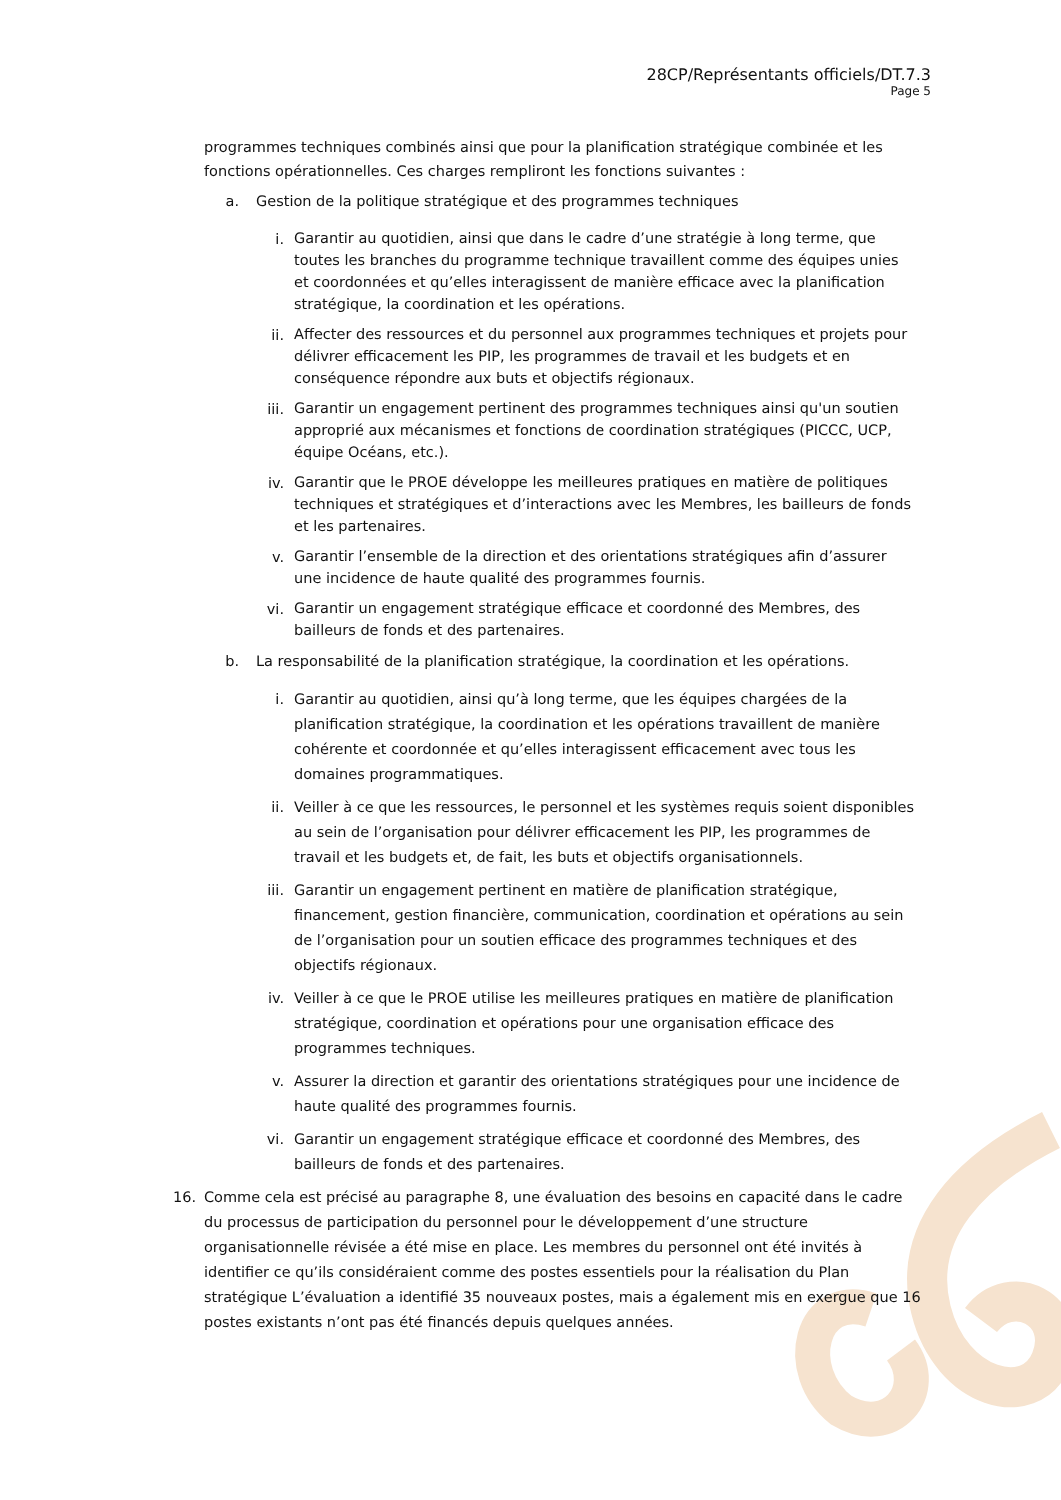28CP/Représentants officiels/DT.7.3
Page 5
programmes techniques combinés ainsi que pour la planification stratégique combinée et les fonctions opérationnelles. Ces charges rempliront les fonctions suivantes :
a. Gestion de la politique stratégique et des programmes techniques
i. Garantir au quotidien, ainsi que dans le cadre d’une stratégie à long terme, que toutes les branches du programme technique travaillent comme des équipes unies et coordonnées et qu’elles interagissent de manière efficace avec la planification stratégique, la coordination et les opérations.
ii. Affecter des ressources et du personnel aux programmes techniques et projets pour délivrer efficacement les PIP, les programmes de travail et les budgets et en conséquence répondre aux buts et objectifs régionaux.
iii. Garantir un engagement pertinent des programmes techniques ainsi qu'un soutien approprié aux mécanismes et fonctions de coordination stratégiques (PICCC, UCP, équipe Océans, etc.).
iv. Garantir que le PROE développe les meilleures pratiques en matière de politiques techniques et stratégiques et d’interactions avec les Membres, les bailleurs de fonds et les partenaires.
v. Garantir l’ensemble de la direction et des orientations stratégiques afin d’assurer une incidence de haute qualité des programmes fournis.
vi. Garantir un engagement stratégique efficace et coordonné des Membres, des bailleurs de fonds et des partenaires.
b. La responsabilité de la planification stratégique, la coordination et les opérations.
i. Garantir au quotidien, ainsi qu’à long terme, que les équipes chargées de la planification stratégique, la coordination et les opérations travaillent de manière cohérente et coordonnée et qu’elles interagissent efficacement avec tous les domaines programmatiques.
ii. Veiller à ce que les ressources, le personnel et les systèmes requis soient disponibles au sein de l’organisation pour délivrer efficacement les PIP, les programmes de travail et les budgets et, de fait, les buts et objectifs organisationnels.
iii. Garantir un engagement pertinent en matière de planification stratégique, financement, gestion financière, communication, coordination et opérations au sein de l’organisation pour un soutien efficace des programmes techniques et des objectifs régionaux.
iv. Veiller à ce que le PROE utilise les meilleures pratiques en matière de planification stratégique, coordination et opérations pour une organisation efficace des programmes techniques.
v. Assurer la direction et garantir des orientations stratégiques pour une incidence de haute qualité des programmes fournis.
vi. Garantir un engagement stratégique efficace et coordonné des Membres, des bailleurs de fonds et des partenaires.
16. Comme cela est précisé au paragraphe 8, une évaluation des besoins en capacité dans le cadre du processus de participation du personnel pour le développement d’une structure organisationnelle révisée a été mise en place. Les membres du personnel ont été invités à identifier ce qu’ils considéraient comme des postes essentiels pour la réalisation du Plan stratégique L’évaluation a identifié 35 nouveaux postes, mais a également mis en exergue que 16 postes existants n’ont pas été financés depuis quelques années.